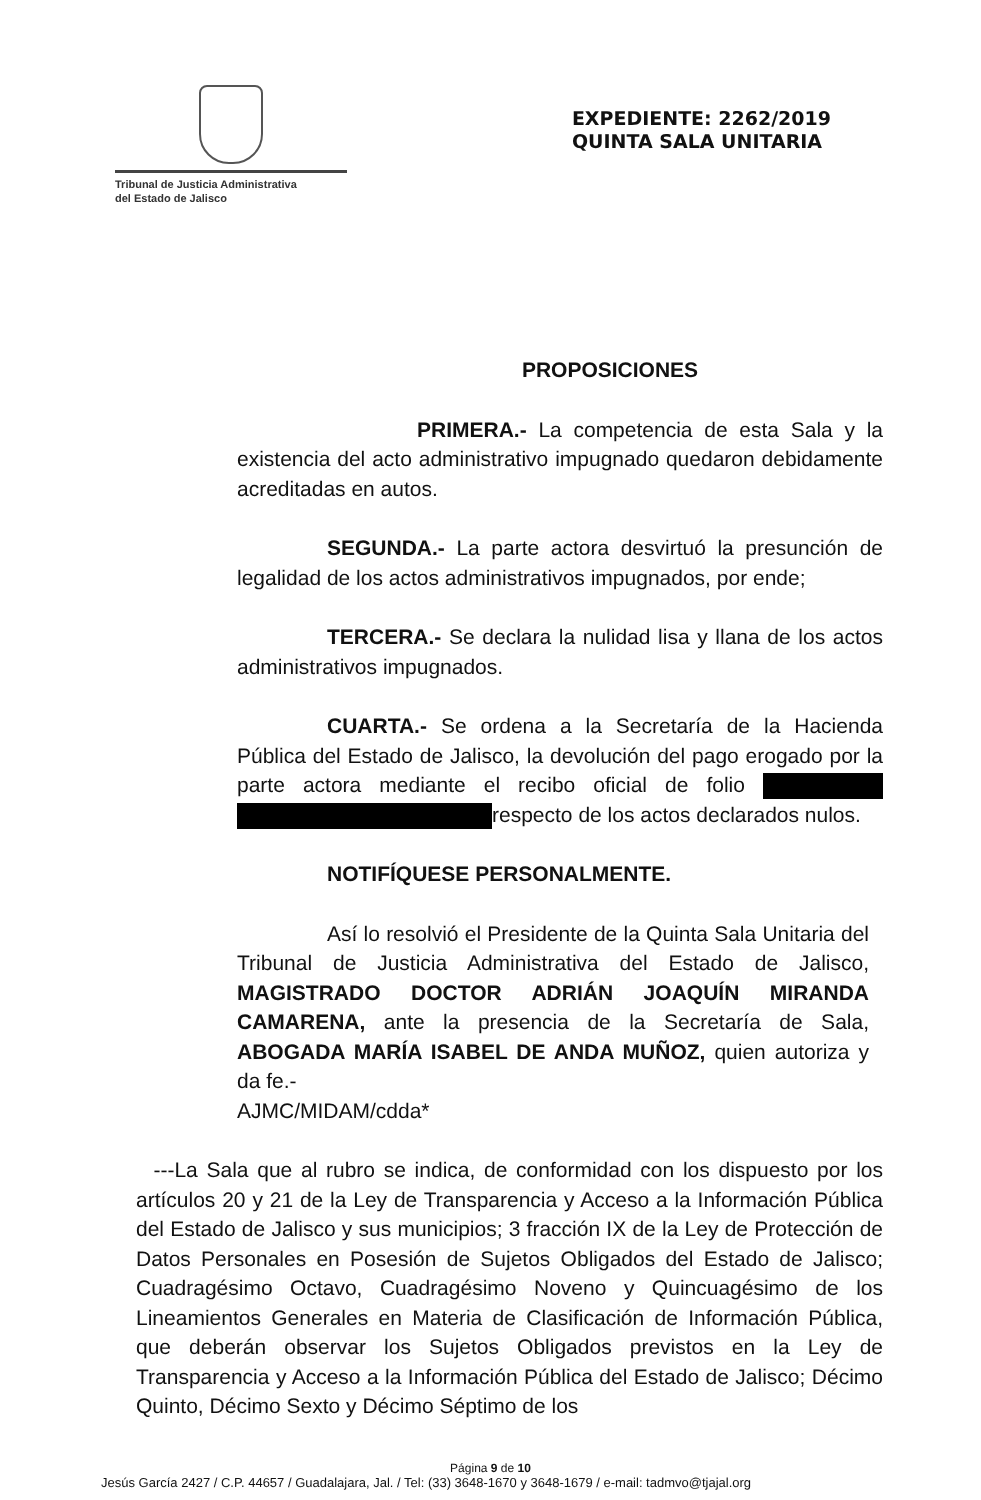Tribunal de Justicia Administrativa
del Estado de Jalisco
EXPEDIENTE: 2262/2019
QUINTA SALA UNITARIA
PROPOSICIONES
PRIMERA.- La competencia de esta Sala y la existencia del acto administrativo impugnado quedaron debidamente acreditadas en autos.
SEGUNDA.- La parte actora desvirtuó la presunción de legalidad de los actos administrativos impugnados, por ende;
TERCERA.- Se declara la nulidad lisa y llana de los actos administrativos impugnados.
CUARTA.- Se ordena a la Secretaría de la Hacienda Pública del Estado de Jalisco, la devolución del pago erogado por la parte actora mediante el recibo oficial de folio respecto de los actos declarados nulos.
NOTIFÍQUESE PERSONALMENTE.
Así lo resolvió el Presidente de la Quinta Sala Unitaria del Tribunal de Justicia Administrativa del Estado de Jalisco, MAGISTRADO DOCTOR ADRIÁN JOAQUÍN MIRANDA CAMARENA, ante la presencia de la Secretaría de Sala, ABOGADA MARÍA ISABEL DE ANDA MUÑOZ, quien autoriza y da fe.-
AJMC/MIDAM/cdda*
---La Sala que al rubro se indica, de conformidad con los dispuesto por los artículos 20 y 21 de la Ley de Transparencia y Acceso a la Información Pública del Estado de Jalisco y sus municipios; 3 fracción IX de la Ley de Protección de Datos Personales en Posesión de Sujetos Obligados del Estado de Jalisco; Cuadragésimo Octavo, Cuadragésimo Noveno y Quincuagésimo de los Lineamientos Generales en Materia de Clasificación de Información Pública, que deberán observar los Sujetos Obligados previstos en la Ley de Transparencia y Acceso a la Información Pública del Estado de Jalisco; Décimo Quinto, Décimo Sexto y Décimo Séptimo de los
Página 9 de 10
Jesús García 2427 / C.P. 44657 / Guadalajara, Jal. / Tel: (33) 3648-1670 y 3648-1679 / e-mail: tadmvo@tjajal.org